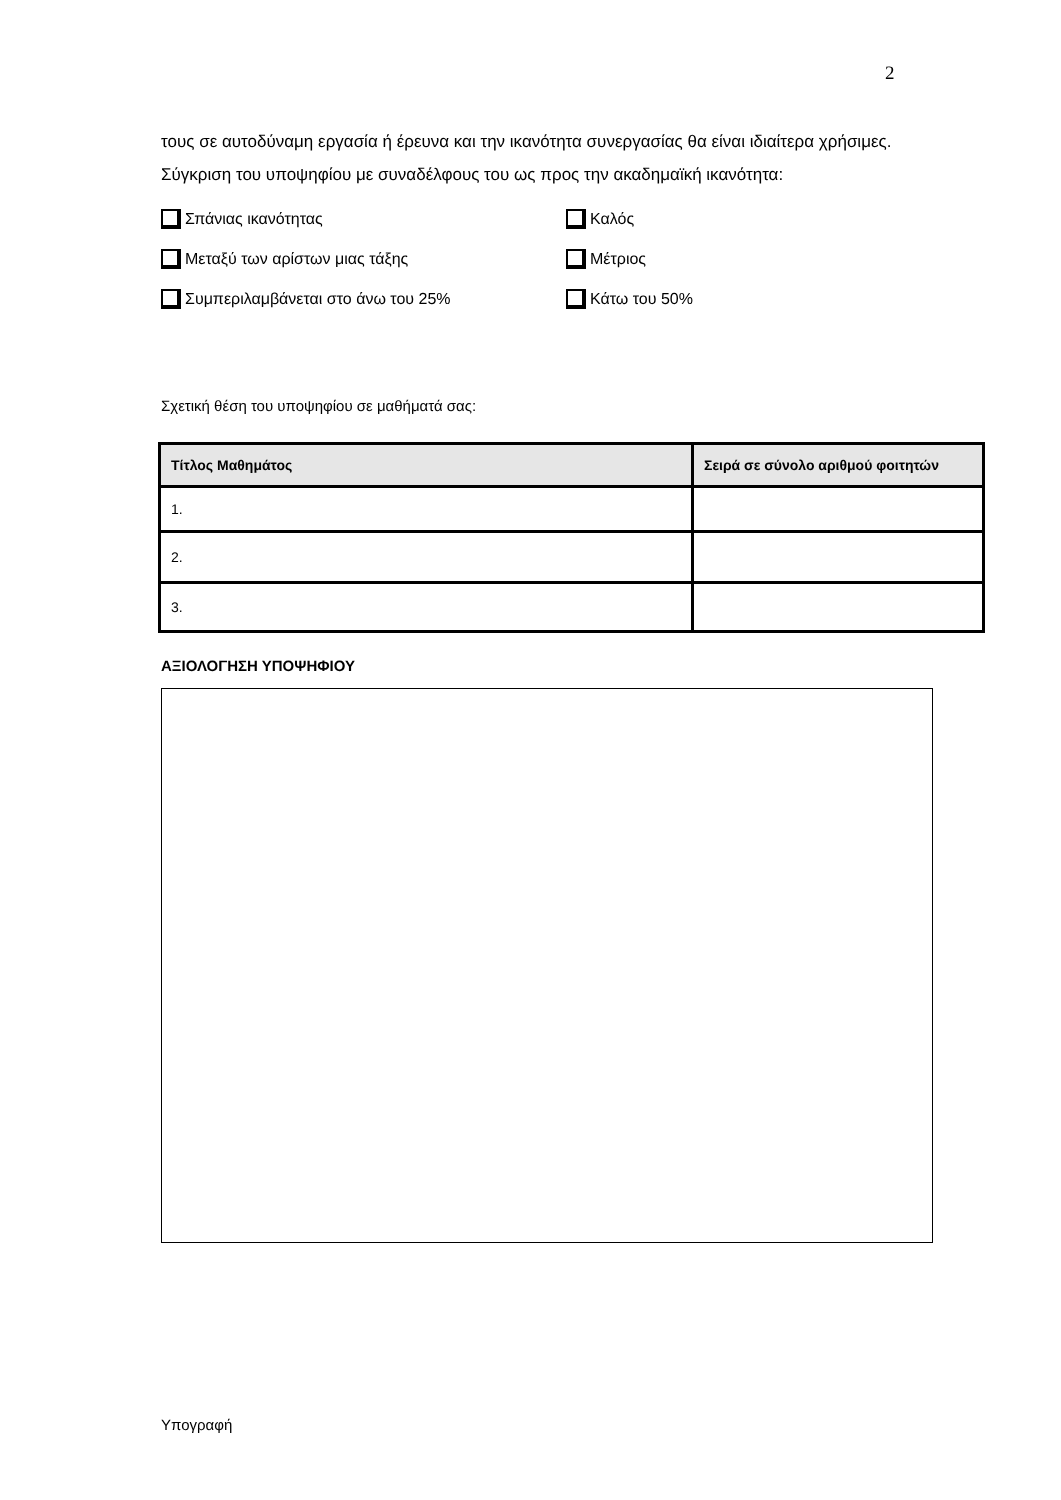2
τους σε αυτοδύναμη εργασία ή έρευνα και την ικανότητα συνεργασίας θα είναι ιδιαίτερα χρήσιμες.
Σύγκριση του υποψηφίου με συναδέλφους του ως προς την ακαδημαϊκή ικανότητα:
Σπάνιας ικανότητας
Καλός
Μεταξύ των αρίστων μιας τάξης
Μέτριος
Συμπεριλαμβάνεται στο άνω του 25%
Κάτω του 50%
Σχετική θέση του υποψηφίου σε μαθήματά σας:
| Τίτλος Μαθημάτος | Σειρά σε σύνολο αριθμού φοιτητών |
| --- | --- |
| 1. | |
| 2. | |
| 3. | |
ΑΞΙΟΛΟΓΗΣΗ ΥΠΟΨΗΦΙΟΥ
Υπογραφή